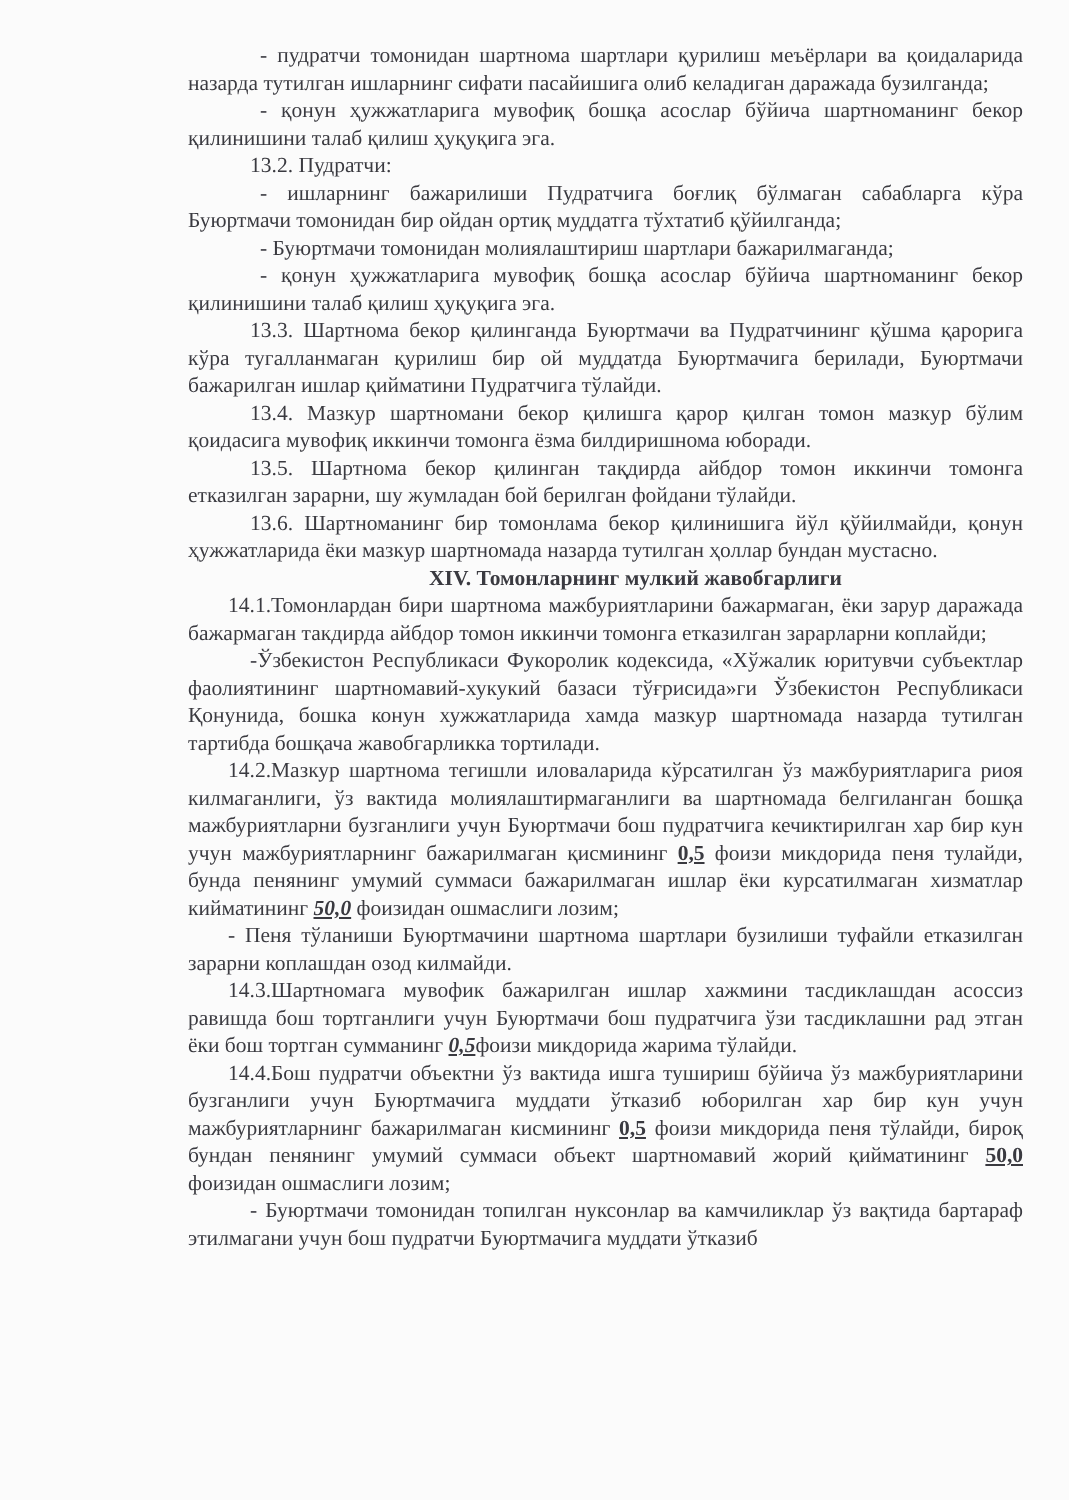- пудратчи томонидан шартнома шартлари қурилиш меъёрлари ва қоидаларида назарда тутилган ишларнинг сифати пасайишига олиб келадиган даражада бузилганда;
- қонун ҳужжатларига мувофиқ бошқа асослар бўйича шартноманинг бекор қилинишини талаб қилиш ҳуқуқига эга.
13.2. Пудратчи:
- ишларнинг бажарилиши Пудратчига боғлиқ бўлмаган сабабларга кўра Буюртмачи томонидан бир ойдан ортиқ муддатга тўхтатиб қўйилганда;
- Буюртмачи томонидан молиялаштириш шартлари бажарилмаганда;
- қонун ҳужжатларига мувофиқ бошқа асослар бўйича шартноманинг бекор қилинишини талаб қилиш ҳуқуқига эга.
13.3. Шартнома бекор қилинганда Буюртмачи ва Пудратчининг қўшма қарорига кўра тугалланмаган қурилиш бир ой муддатда Буюртмачига берилади, Буюртмачи бажарилган ишлар қийматини Пудратчига тўлайди.
13.4. Мазкур шартномани бекор қилишга қарор қилган томон мазкур бўлим қоидасига мувофиқ иккинчи томонга ёзма билдиришнома юборади.
13.5. Шартнома бекор қилинган тақдирда айбдор томон иккинчи томонга етказилган зарарни, шу жумладан бой берилган фойдани тўлайди.
13.6. Шартноманинг бир томонлама бекор қилинишига йўл қўйилмайди, қонун ҳужжатларида ёки мазкур шартномада назарда тутилган ҳоллар бундан мустасно.
XIV. Томонларнинг мулкий жавобгарлиги
14.1.Томонлардан бири шартнома мажбуриятларини бажармаган, ёки зарур даражада бажармаган такдирда айбдор томон иккинчи томонга етказилган зарарларни коплайди;
-Ўзбекистон Республикаси Фукоролик кодексида, «Хўжалик юритувчи субъектлар фаолиятининг шартномавий-хукукий базаси тўғрисида»ги Ўзбекистон Республикаси Қонунида, бошка конун хужжатларида хамда мазкур шартномада назарда тутилган тартибда бошқача жавобгарликка тортилади.
14.2.Мазкур шартнома тегишли иловаларида кўрсатилган ўз мажбуриятларига риоя килмаганлиги, ўз вактида молиялаштирмаганлиги ва шартномада белгиланган бошқа мажбуриятларни бузганлиги учун Буюртмачи бош пудратчига кечиктирилган хар бир кун учун мажбуриятларнинг бажарилмаган қисмининг 0,5 фоизи микдорида пеня тулайди, бунда пенянинг умумий суммаси бажарилмаган ишлар ёки курсатилмаган хизматлар кийматининг 50,0 фоизидан ошмаслиги лозим;
- Пеня тўланиши Буюртмачини шартнома шартлари бузилиши туфайли етказилган зарарни коплашдан озод килмайди.
14.3.Шартномага мувофик бажарилган ишлар хажмини тасдиклашдан асоссиз равишда бош тортганлиги учун Буюртмачи бош пудратчига ўзи тасдиклашни рад этган ёки бош тортган сумманинг 0,5фоизи микдорида жарима тўлайди.
14.4.Бош пудратчи объектни ўз вактида ишга тушириш бўйича ўз мажбуриятларини бузганлиги учун Буюртмачига муддати ўтказиб юборилган хар бир кун учун мажбуриятларнинг бажарилмаган кисмининг 0,5 фоизи микдорида пеня тўлайди, бироқ бундан пенянинг умумий суммаси объект шартномавий жорий қийматининг 50,0 фоизидан ошмаслиги лозим;
- Буюртмачи томонидан топилган нуксонлар ва камчиликлар ўз вақтида бартараф этилмагани учун бош пудратчи Буюртмачига муддати ўтказиб